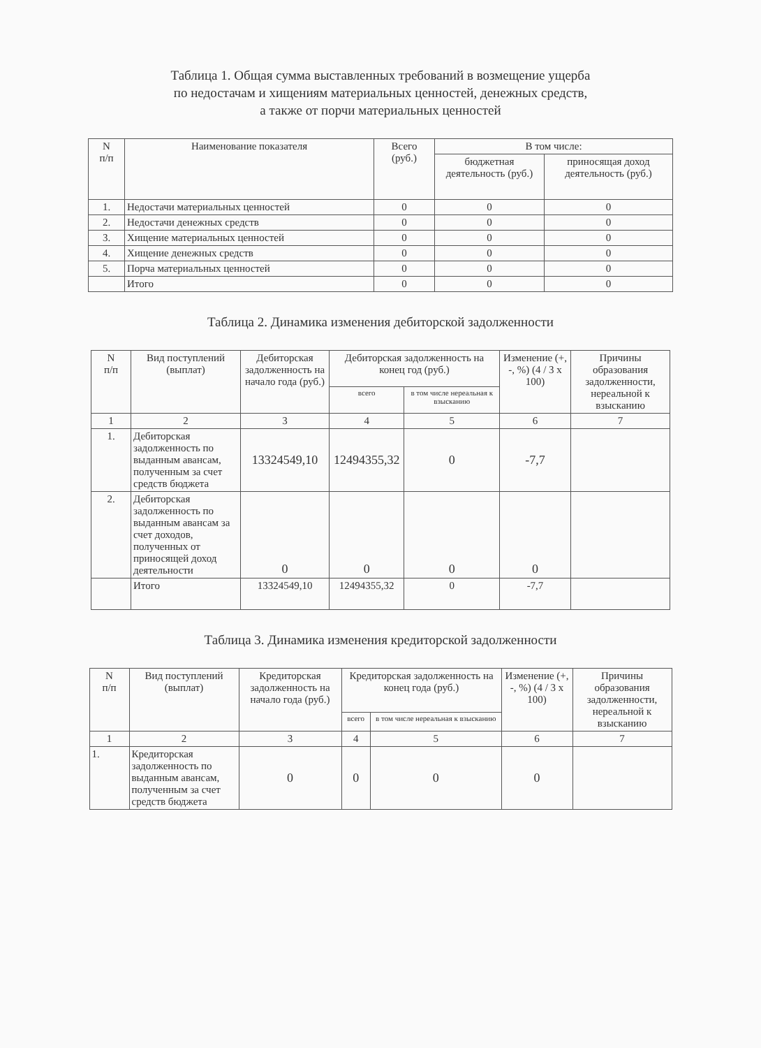Таблица 1. Общая сумма выставленных требований в возмещение ущерба
по недостачам и хищениям материальных ценностей, денежных средств,
а также от порчи материальных ценностей
| N п/п | Наименование показателя | Всего (руб.) | В том числе: | |
| --- | --- | --- | --- | --- |
| | | | бюджетная деятельность (руб.) | приносящая доход деятельность (руб.) |
| 1. | Недостачи материальных ценностей | 0 | 0 | 0 |
| 2. | Недостачи денежных средств | 0 | 0 | 0 |
| 3. | Хищение материальных ценностей | 0 | 0 | 0 |
| 4. | Хищение денежных средств | 0 | 0 | 0 |
| 5. | Порча материальных ценностей | 0 | 0 | 0 |
| | Итого | 0 | 0 | 0 |
Таблица 2. Динамика изменения дебиторской задолженности
| N п/п | Вид поступлений (выплат) | Дебиторская задолженность на начало года (руб.) | Дебиторская задолженность на конец год (руб.) | | Изменение (+, -, %) (4 / 3 x 100) | Причины образования задолженности, нереальной к взысканию |
| --- | --- | --- | --- | --- | --- | --- |
| | | | всего | в том числе нереальная к взысканию | | |
| 1 | 2 | 3 | 4 | 5 | 6 | 7 |
| 1. | Дебиторская задолженность по выданным авансам, полученным за счет средств бюджета | 13324549,10 | 12494355,32 | 0 | -7,7 | |
| 2. | Дебиторская задолженность по выданным авансам за счет доходов, полученных от приносящей доход деятельности | 0 | 0 | 0 | 0 | |
| | Итого | 13324549,10 | 12494355,32 | 0 | -7,7 | |
Таблица 3. Динамика изменения кредиторской задолженности
| N п/п | Вид поступлений (выплат) | Кредиторская задолженность на начало года (руб.) | Кредиторская задолженность на конец года (руб.) | | Изменение (+, -, %) (4 / 3 x 100) | Причины образования задолженности, нереальной к взысканию |
| --- | --- | --- | --- | --- | --- | --- |
| | | | всего | в том числе нереальная к взысканию | | |
| 1 | 2 | 3 | 4 | 5 | 6 | 7 |
| 1. | Кредиторская задолженность по выданным авансам, полученным за счет средств бюджета | 0 | 0 | 0 | 0 | |